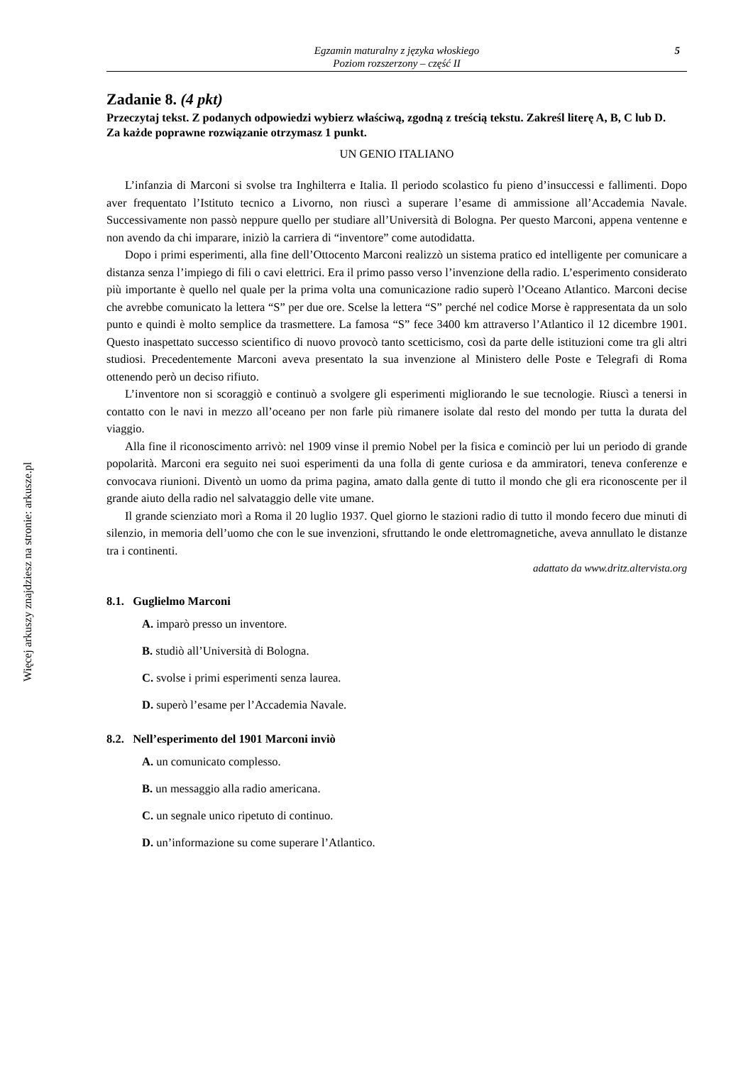Więcej arkuszy znajdziesz na stronie: arkusze.pl
Egzamin maturalny z języka włoskiego
Poziom rozszerzony – część II
5
Zadanie 8. (4 pkt)
Przeczytaj tekst. Z podanych odpowiedzi wybierz właściwą, zgodną z treścią tekstu. Zakreśl literę A, B, C lub D.
Za każde poprawne rozwiązanie otrzymasz 1 punkt.
UN GENIO ITALIANO
L’infanzia di Marconi si svolse tra Inghilterra e Italia. Il periodo scolastico fu pieno d’insuccessi e fallimenti. Dopo aver frequentato l’Istituto tecnico a Livorno, non riuscì a superare l’esame di ammissione all’Accademia Navale. Successivamente non passò neppure quello per studiare all’Università di Bologna. Per questo Marconi, appena ventenne e non avendo da chi imparare, iniziò la carriera di “inventore” come autodidatta.
Dopo i primi esperimenti, alla fine dell’Ottocento Marconi realizzò un sistema pratico ed intelligente per comunicare a distanza senza l’impiego di fili o cavi elettrici. Era il primo passo verso l’invenzione della radio. L’esperimento considerato più importante è quello nel quale per la prima volta una comunicazione radio superò l’Oceano Atlantico. Marconi decise che avrebbe comunicato la lettera “S” per due ore. Scelse la lettera “S” perché nel codice Morse è rappresentata da un solo punto e quindi è molto semplice da trasmettere. La famosa “S” fece 3400 km attraverso l’Atlantico il 12 dicembre 1901. Questo inaspettato successo scientifico di nuovo provocò tanto scetticismo, così da parte delle istituzioni come tra gli altri studiosi. Precedentemente Marconi aveva presentato la sua invenzione al Ministero delle Poste e Telegrafi di Roma ottenendo però un deciso rifiuto.
L’inventore non si scoraggiò e continuò a svolgere gli esperimenti migliorando le sue tecnologie. Riuscì a tenersi in contatto con le navi in mezzo all’oceano per non farle più rimanere isolate dal resto del mondo per tutta la durata del viaggio.
Alla fine il riconoscimento arrivò: nel 1909 vinse il premio Nobel per la fisica e cominciò per lui un periodo di grande popolarità. Marconi era seguito nei suoi esperimenti da una folla di gente curiosa e da ammiratori, teneva conferenze e convocava riunioni. Diventò un uomo da prima pagina, amato dalla gente di tutto il mondo che gli era riconoscente per il grande aiuto della radio nel salvataggio delle vite umane.
Il grande scienziato morì a Roma il 20 luglio 1937. Quel giorno le stazioni radio di tutto il mondo fecero due minuti di silenzio, in memoria dell’uomo che con le sue invenzioni, sfruttando le onde elettromagnetiche, aveva annullato le distanze tra i continenti.
adattato da www.dritz.altervista.org
8.1. Guglielmo Marconi
A. imparò presso un inventore.
B. studiò all’Università di Bologna.
C. svolse i primi esperimenti senza laurea.
D. superò l’esame per l’Accademia Navale.
8.2. Nell’esperimento del 1901 Marconi inviò
A. un comunicato complesso.
B. un messaggio alla radio americana.
C. un segnale unico ripetuto di continuo.
D. un’informazione su come superare l’Atlantico.